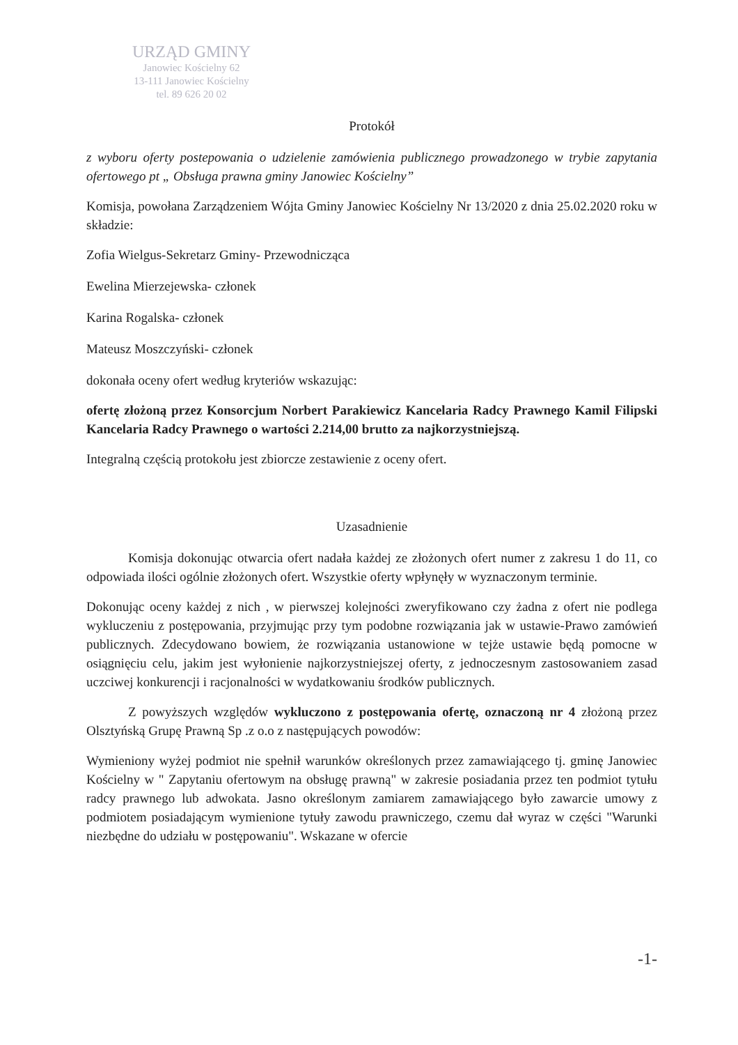URZĄD GMINY
Janowiec Kościelny 62
13-111 Janowiec Kościelny
tel. 89 626 20 02
Protokół
z wyboru oferty postepowania o udzielenie zamówienia publicznego prowadzonego w trybie zapytania ofertowego pt „ Obsługa prawna gminy Janowiec Kościelny”
Komisja, powołana Zarządzeniem Wójta Gminy Janowiec Kościelny Nr 13/2020 z dnia 25.02.2020 roku w składzie:
Zofia Wielgus-Sekretarz Gminy- Przewodnicząca
Ewelina Mierzejewska- członek
Karina Rogalska- członek
Mateusz Moszczyński- członek
dokonała oceny ofert według kryteriów wskazując:
ofertę złożoną przez Konsorcjum Norbert Parakiewicz Kancelaria Radcy Prawnego Kamil Filipski Kancelaria Radcy Prawnego o wartości 2.214,00 brutto za najkorzystniejszą.
Integralną częścią protokołu jest zbiorcze zestawienie z oceny ofert.
Uzasadnienie
Komisja dokonując otwarcia ofert nadała każdej ze złożonych ofert numer z zakresu 1 do 11, co odpowiada ilości ogólnie złożonych ofert. Wszystkie oferty wpłynęły w wyznaczonym terminie.
Dokonując oceny każdej z nich , w pierwszej kolejności zweryfikowano czy żadna z ofert nie podlega wykluczeniu z postępowania, przyjmując przy tym podobne rozwiązania jak w ustawie-Prawo zamówień publicznych. Zdecydowano bowiem, że rozwiązania ustanowione w tejże ustawie będą pomocne w osiągnięciu celu, jakim jest wyłonienie najkorzystniejszej oferty, z jednoczesnym zastosowaniem zasad uczciwej konkurencji i racjonalności w wydatkowaniu środków publicznych.
Z powyższych względów wykluczono z postępowania ofertę, oznaczoną nr 4 złożoną przez Olsztyńską Grupę Prawną Sp .z o.o z następujących powodów:
Wymieniony wyżej podmiot nie spełnił warunków określonych przez zamawiającego tj. gminę Janowiec Kościelny w " Zapytaniu ofertowym na obsługę prawną" w zakresie posiadania przez ten podmiot tytułu radcy prawnego lub adwokata. Jasno określonym zamiarem zamawiającego było zawarcie umowy z podmiotem posiadającym wymienione tytuły zawodu prawniczego, czemu dał wyraz w części "Warunki niezbędne do udziału w postępowaniu". Wskazane w ofercie
-1-